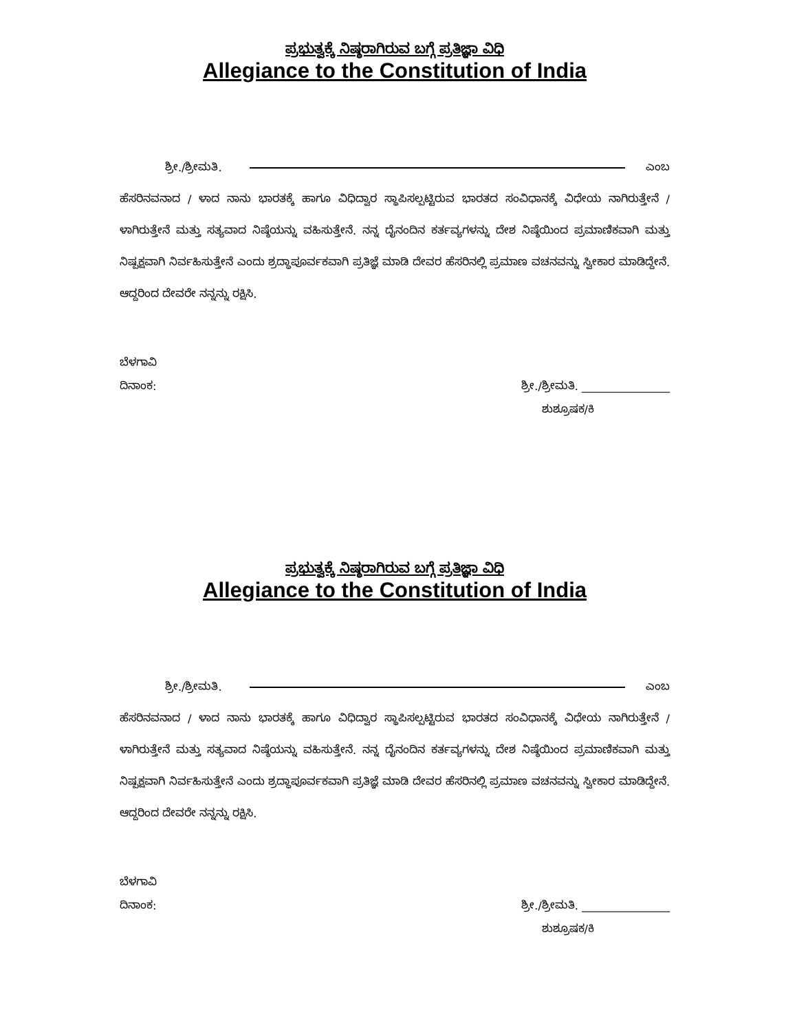ಪ್ರಭುತ್ವಕ್ಕೆ ನಿಷ್ಠರಾಗಿರುವ ಬಗ್ಗೆ ಪ್ರತಿಜ್ಞಾ ವಿಧಿ
Allegiance to the Constitution of India
ಶ್ರೀ./ಶ್ರೀಮತಿ. ಎಂಬ
ಹೆಸರಿನವನಾದ / ಳಾದ ನಾನು ಭಾರತಕ್ಕೆ ಹಾಗೂ ವಿಧಿದ್ವಾರ ಸ್ಥಾಪಿಸಲ್ಪಟ್ಟಿರುವ ಭಾರತದ ಸಂವಿಧಾನಕ್ಕೆ ವಿಧೇಯ ನಾಗಿರುತ್ತೇನೆ / ಳಾಗಿರುತ್ತೇನೆ ಮತ್ತು ಸತ್ಯವಾದ ನಿಷ್ಠೆಯನ್ನು ವಹಿಸುತ್ತೇನೆ. ನನ್ನ ದೈನಂದಿನ ಕರ್ತವ್ಯಗಳನ್ನು ದೇಶ ನಿಷ್ಠೆಯಿಂದ ಪ್ರಮಾಣಿಕವಾಗಿ ಮತ್ತು ನಿಷ್ಪಕ್ಷವಾಗಿ ನಿರ್ವಹಿಸುತ್ತೇನೆ ಎಂದು ಶ್ರದ್ಧಾಪೂರ್ವಕವಾಗಿ ಪ್ರತಿಜ್ಞೆ ಮಾಡಿ ದೇವರ ಹೆಸರಿನಲ್ಲಿ ಪ್ರಮಾಣ ವಚನವನ್ನು ಸ್ವೀಕಾರ ಮಾಡಿದ್ದೇನೆ. ಆದ್ದರಿಂದ ದೇವರೇ ನನ್ನನ್ನು ರಕ್ಷಿಸಿ.
ಬೆಳಗಾವಿ
ದಿನಾಂಕ: ಶ್ರೀ./ಶ್ರೀಮತಿ. ________________
ಶುಶ್ರೂಷಕ/ಕಿ
ಪ್ರಭುತ್ವಕ್ಕೆ ನಿಷ್ಠರಾಗಿರುವ ಬಗ್ಗೆ ಪ್ರತಿಜ್ಞಾ ವಿಧಿ
Allegiance to the Constitution of India
ಶ್ರೀ./ಶ್ರೀಮತಿ. ಎಂಬ
ಹೆಸರಿನವನಾದ / ಳಾದ ನಾನು ಭಾರತಕ್ಕೆ ಹಾಗೂ ವಿಧಿದ್ವಾರ ಸ್ಥಾಪಿಸಲ್ಪಟ್ಟಿರುವ ಭಾರತದ ಸಂವಿಧಾನಕ್ಕೆ ವಿಧೇಯ ನಾಗಿರುತ್ತೇನೆ / ಳಾಗಿರುತ್ತೇನೆ ಮತ್ತು ಸತ್ಯವಾದ ನಿಷ್ಠೆಯನ್ನು ವಹಿಸುತ್ತೇನೆ. ನನ್ನ ದೈನಂದಿನ ಕರ್ತವ್ಯಗಳನ್ನು ದೇಶ ನಿಷ್ಠೆಯಿಂದ ಪ್ರಮಾಣಿಕವಾಗಿ ಮತ್ತು ನಿಷ್ಪಕ್ಷವಾಗಿ ನಿರ್ವಹಿಸುತ್ತೇನೆ ಎಂದು ಶ್ರದ್ಧಾಪೂರ್ವಕವಾಗಿ ಪ್ರತಿಜ್ಞೆ ಮಾಡಿ ದೇವರ ಹೆಸರಿನಲ್ಲಿ ಪ್ರಮಾಣ ವಚನವನ್ನು ಸ್ವೀಕಾರ ಮಾಡಿದ್ದೇನೆ. ಆದ್ದರಿಂದ ದೇವರೇ ನನ್ನನ್ನು ರಕ್ಷಿಸಿ.
ಬೆಳಗಾವಿ
ದಿನಾಂಕ: ಶ್ರೀ./ಶ್ರೀಮತಿ. ________________
ಶುಶ್ರೂಷಕ/ಕಿ